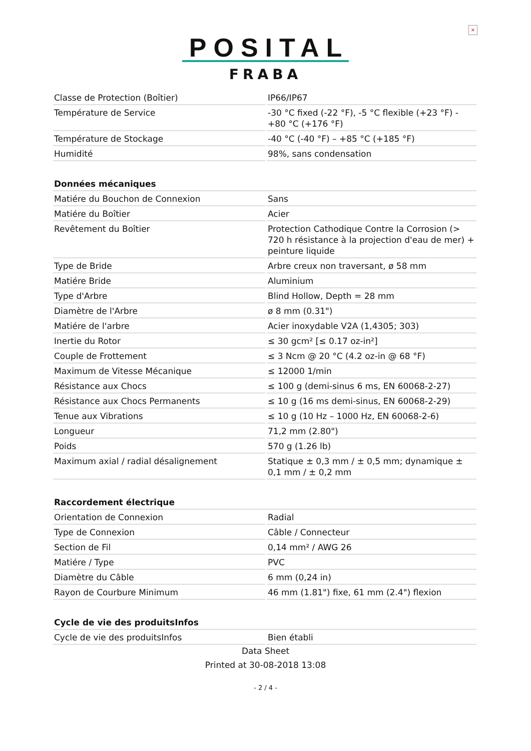×
POSITAL
FRABA
| Classe de Protection (Boîtier) | IP66/IP67 |
| Température de Service | -30 °C fixed (-22 °F), -5 °C flexible (+23 °F) - +80 °C (+176 °F) |
| Température de Stockage | -40 °C (-40 °F) – +85 °C (+185 °F) |
| Humidité | 98%, sans condensation |
| Données mécaniques | |
| Matiére du Bouchon de Connexion | Sans |
| Matiére du Boîtier | Acier |
| Revêtement du Boîtier | Protection Cathodique Contre la Corrosion (> 720 h résistance à la projection d'eau de mer) + peinture liquide |
| Type de Bride | Arbre creux non traversant, ø 58 mm |
| Matiére Bride | Aluminium |
| Type d'Arbre | Blind Hollow, Depth = 28 mm |
| Diamètre de l'Arbre | ø 8 mm (0.31") |
| Matiére de l'arbre | Acier inoxydable V2A (1,4305; 303) |
| Inertie du Rotor | ≤ 30 gcm² [≤ 0.17 oz-in²] |
| Couple de Frottement | ≤ 3 Ncm @ 20 °C (4.2 oz-in @ 68 °F) |
| Maximum de Vitesse Mécanique | ≤ 12000 1/min |
| Résistance aux Chocs | ≤ 100 g (demi-sinus 6 ms, EN 60068-2-27) |
| Résistance aux Chocs Permanents | ≤ 10 g (16 ms demi-sinus, EN 60068-2-29) |
| Tenue aux Vibrations | ≤ 10 g (10 Hz – 1000 Hz, EN 60068-2-6) |
| Longueur | 71,2 mm (2.80") |
| Poids | 570 g (1.26 lb) |
| Maximum axial / radial désalignement | Statique ± 0,3 mm / ± 0,5 mm; dynamique ± 0,1 mm / ± 0,2 mm |
| Raccordement électrique | |
| Orientation de Connexion | Radial |
| Type de Connexion | Câble / Connecteur |
| Section de Fil | 0,14 mm² / AWG 26 |
| Matiére / Type | PVC |
| Diamètre du Câble | 6 mm (0,24 in) |
| Rayon de Courbure Minimum | 46 mm (1.81") fixe, 61 mm (2.4") flexion |
| Cycle de vie des produitsInfos | |
| Cycle de vie des produitsInfos | Bien établi |
Data Sheet
Printed at 30-08-2018 13:08
- 2 / 4 -